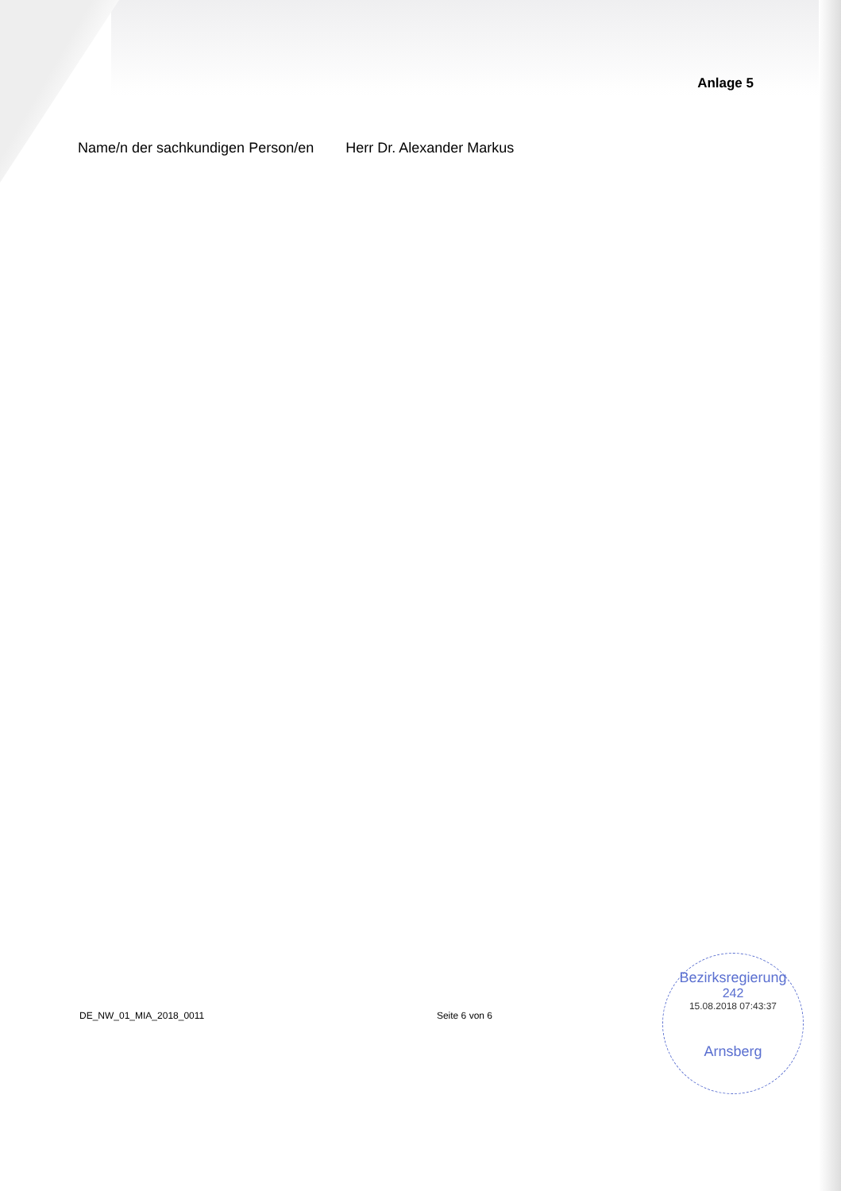Anlage 5
Name/n der sachkundigen Person/en Herr Dr. Alexander Markus
DE_NW_01_MIA_2018_0011 Seite 6 von 6
Bezirksregierung
242
15.08.2018 07:43:37
Arnsberg